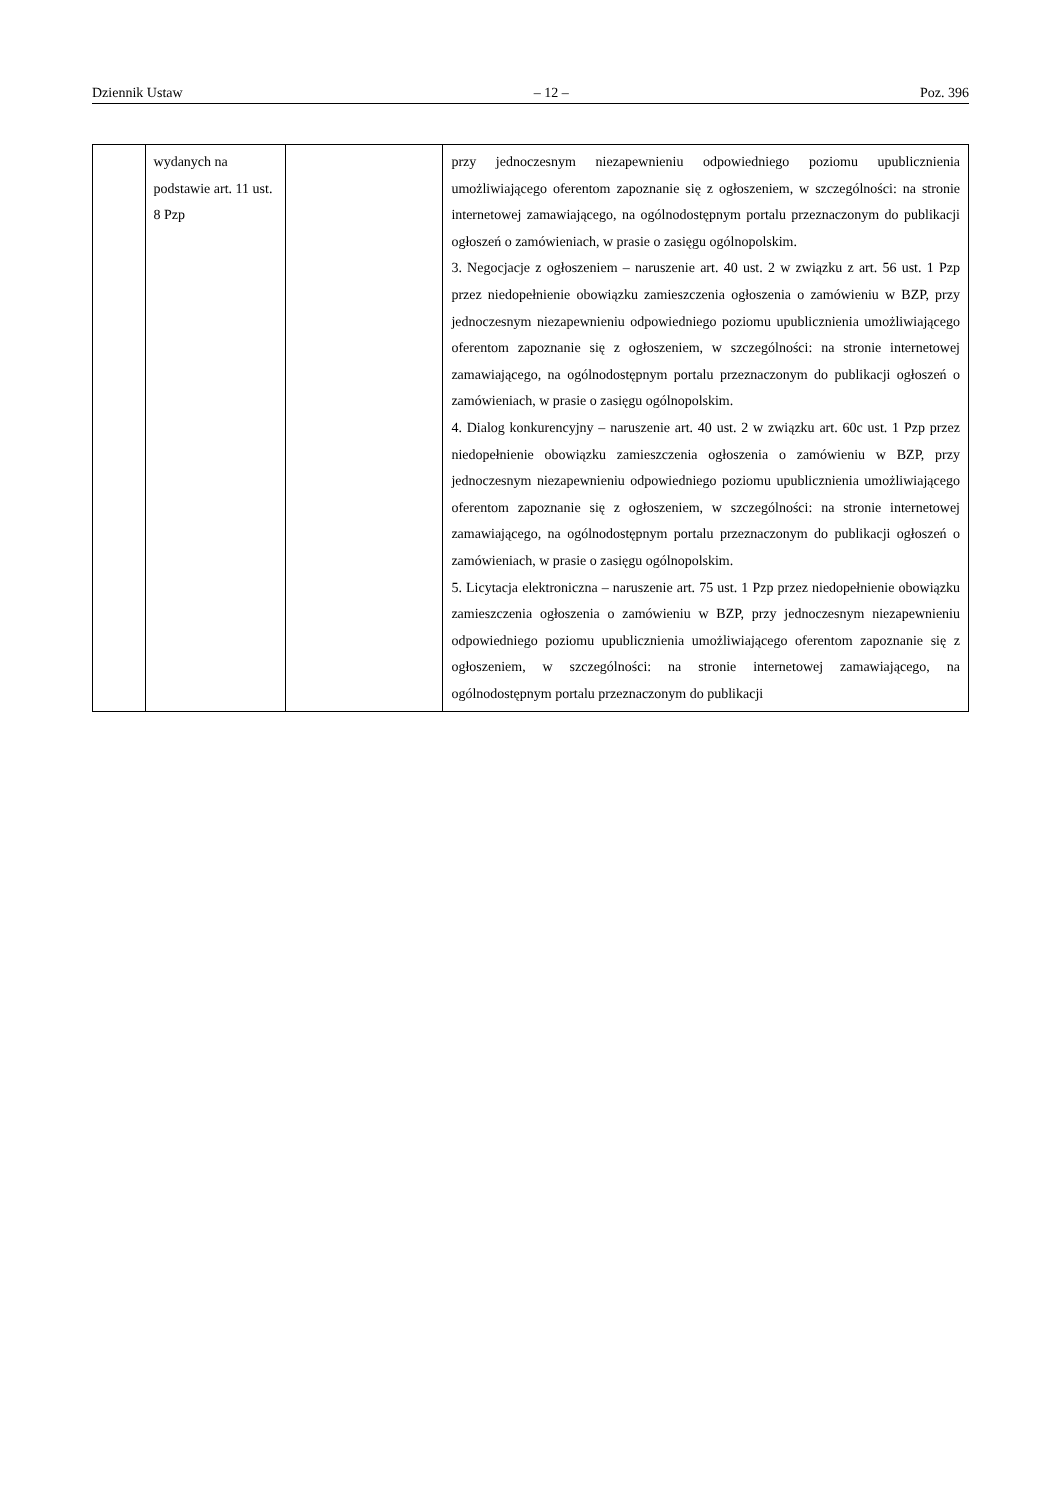Dziennik Ustaw – 12 – Poz. 396
| | wydanych na podstawie art. 11 ust. 8 Pzp | | przy jednoczesnym niezapewnieniu odpowiedniego poziomu upublicznienia umożliwiającego oferentom zapoznanie się z ogłoszeniem, w szczególności: na stronie internetowej zamawiającego, na ogólnodostępnym portalu przeznaczonym do publikacji ogłoszeń o zamówieniach, w prasie o zasięgu ogólnopolskim. 3. Negocjacje z ogłoszeniem – naruszenie art. 40 ust. 2 w związku z art. 56 ust. 1 Pzp przez niedopełnienie obowiązku zamieszczenia ogłoszenia o zamówieniu w BZP, przy jednoczesnym niezapewnieniu odpowiedniego poziomu upublicznienia umożliwiającego oferentom zapoznanie się z ogłoszeniem, w szczególności: na stronie internetowej zamawiającego, na ogólnodostępnym portalu przeznaczonym do publikacji ogłoszeń o zamówieniach, w prasie o zasięgu ogólnopolskim. 4. Dialog konkurencyjny – naruszenie art. 40 ust. 2 w związku art. 60c ust. 1 Pzp przez niedopełnienie obowiązku zamieszczenia ogłoszenia o zamówieniu w BZP, przy jednoczesnym niezapewnieniu odpowiedniego poziomu upublicznienia umożliwiającego oferentom zapoznanie się z ogłoszeniem, w szczególności: na stronie internetowej zamawiającego, na ogólnodostępnym portalu przeznaczonym do publikacji ogłoszeń o zamówieniach, w prasie o zasięgu ogólnopolskim. 5. Licytacja elektroniczna – naruszenie art. 75 ust. 1 Pzp przez niedopełnienie obowiązku zamieszczenia ogłoszenia o zamówieniu w BZP, przy jednoczesnym niezapewnieniu odpowiedniego poziomu upublicznienia umożliwiającego oferentom zapoznanie się z ogłoszeniem, w szczególności: na stronie internetowej zamawiającego, na ogólnodostępnym portalu przeznaczonym do publikacji |